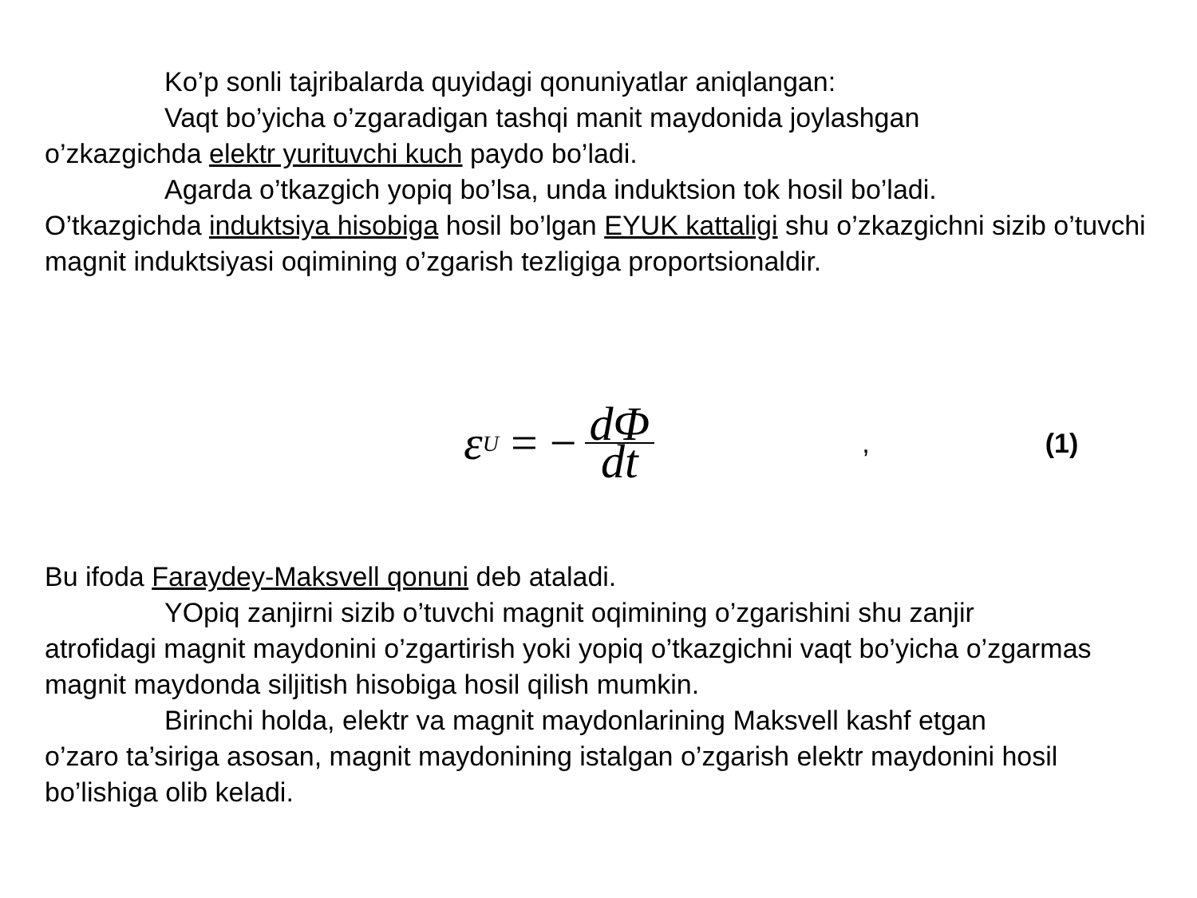Ko’p sonli tajribalarda quyidagi qonuniyatlar aniqlangan:
Vaqt bo’yicha o’zgaradigan tashqi manit maydonida joylashgan
o’zkazgichda elektr yurituvchi kuch paydo bo’ladi.
Agarda o’tkazgich yopiq bo’lsa, unda induktsion tok hosil bo’ladi.
O’tkazgichda induktsiya hisobiga hosil bo’lgan EYUK kattaligi shu o’zkazgichni sizib o’tuvchi magnit induktsiyasi oqimining o’zgarish tezligiga proportsionaldir.
ε<sub>U</sub> = − dΦ dt
, (1)
Bu ifoda Faraydey-Maksvell qonuni deb ataladi.
YOpiq zanjirni sizib o’tuvchi magnit oqimining o’zgarishini shu zanjir
atrofidagi magnit maydonini o’zgartirish yoki yopiq o’tkazgichni vaqt bo’yicha o’zgarmas magnit maydonda siljitish hisobiga hosil qilish mumkin.
Birinchi holda, elektr va magnit maydonlarining Maksvell kashf etgan
o’zaro ta’siriga asosan, magnit maydonining istalgan o’zgarish elektr maydonini hosil bo’lishiga olib keladi.